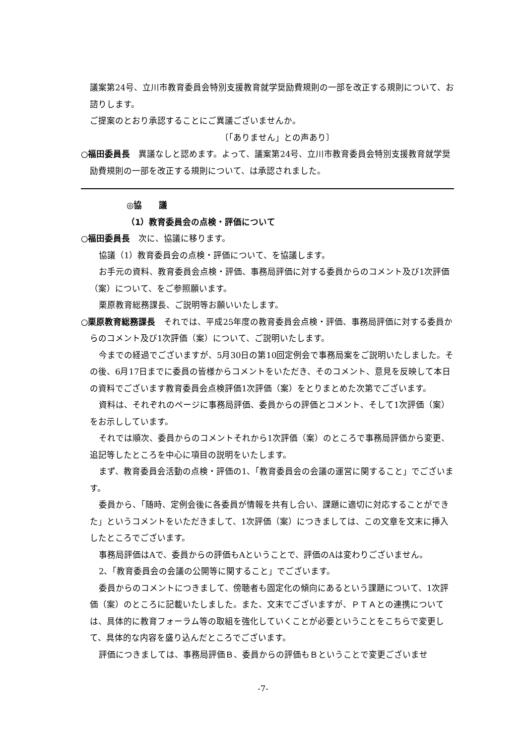議案第24号、立川市教育委員会特別支援教育就学奨励費規則の一部を改正する規則について、お諮りします。
ご提案のとおり承認することにご異議ございませんか。
〔「ありません」との声あり〕
○福田委員長　異議なしと認めます。よって、議案第24号、立川市教育委員会特別支援教育就学奨励費規則の一部を改正する規則について、は承認されました。
◎協　　議
（1）教育委員会の点検・評価について
○福田委員長　次に、協議に移ります。
協議（1）教育委員会の点検・評価について、を協議します。
お手元の資料、教育委員会点検・評価、事務局評価に対する委員からのコメント及び1次評価（案）について、をご参照願います。
栗原教育総務課長、ご説明等お願いいたします。
○栗原教育総務課長　それでは、平成25年度の教育委員会点検・評価、事務局評価に対する委員からのコメント及び1次評価（案）について、ご説明いたします。
今までの経過でございますが、5月30日の第10回定例会で事務局案をご説明いたしました。その後、6月17日までに委員の皆様からコメントをいただき、そのコメント、意見を反映して本日の資料でございます教育委員会点検評価1次評価（案）をとりまとめた次第でございます。
資料は、それぞれのページに事務局評価、委員からの評価とコメント、そして1次評価（案）をお示ししています。
それでは順次、委員からのコメントそれから1次評価（案）のところで事務局評価から変更、追記等したところを中心に項目の説明をいたします。
まず、教育委員会活動の点検・評価の1、「教育委員会の会議の運営に関すること」でございます。
委員から、「随時、定例会後に各委員が情報を共有し合い、課題に適切に対応することができた」というコメントをいただきまして、1次評価（案）につきましては、この文章を文末に挿入したところでございます。
事務局評価はAで、委員からの評価もAということで、評価のAは変わりございません。
2、「教育委員会の会議の公開等に関すること」でございます。
委員からのコメントにつきまして、傍聴者も固定化の傾向にあるという課題について、1次評価（案）のところに記載いたしました。また、文末でございますが、ＰＴＡとの連携については、具体的に教育フォーラム等の取組を強化していくことが必要ということをこちらで変更して、具体的な内容を盛り込んだところでございます。
評価につきましては、事務局評価Ｂ、委員からの評価もＢということで変更ございませ
-7-